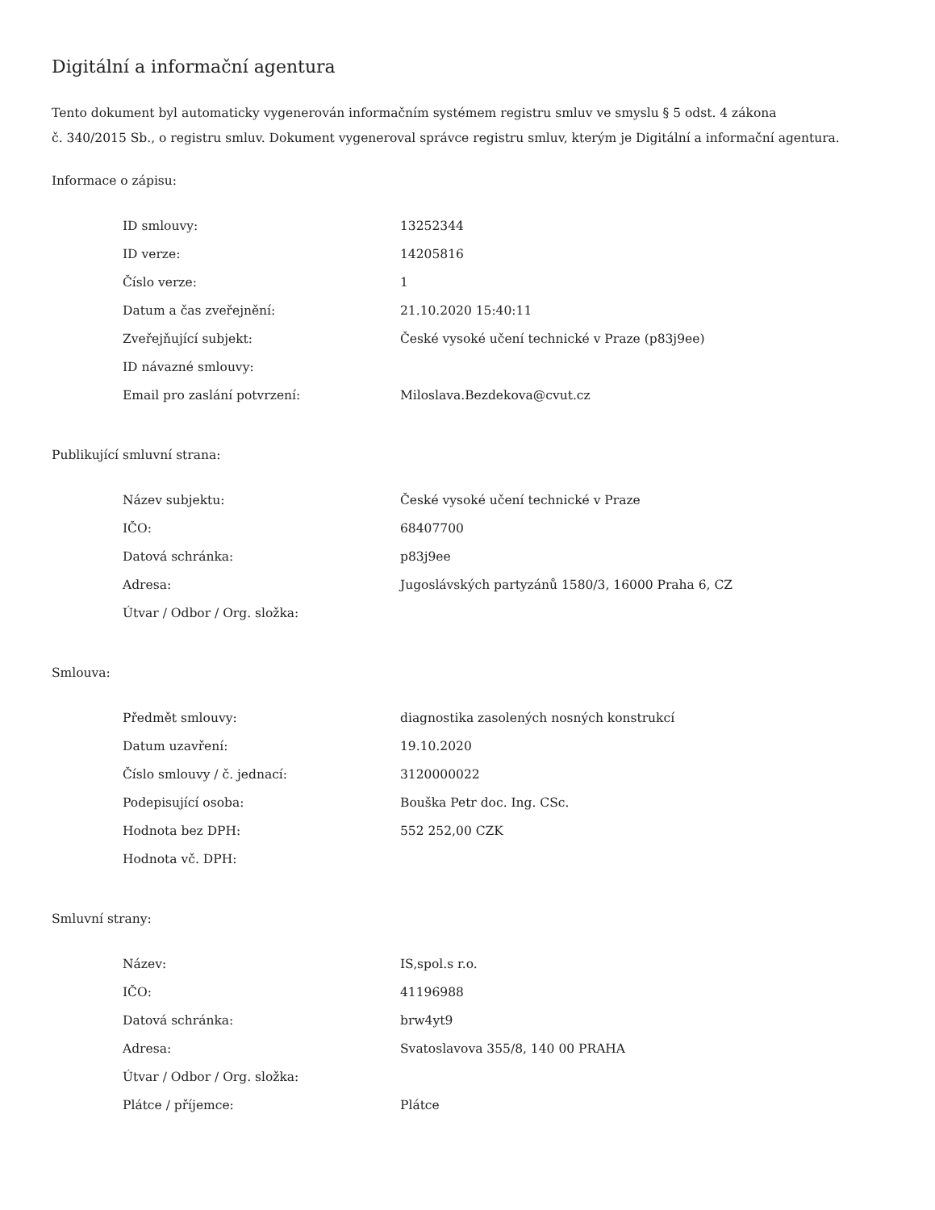Digitální a informační agentura
Tento dokument byl automaticky vygenerován informačním systémem registru smluv ve smyslu § 5 odst. 4 zákona
č. 340/2015 Sb., o registru smluv. Dokument vygeneroval správce registru smluv, kterým je Digitální a informační agentura.
Informace o zápisu:
| ID smlouvy: | 13252344 |
| ID verze: | 14205816 |
| Číslo verze: | 1 |
| Datum a čas zveřejnění: | 21.10.2020 15:40:11 |
| Zveřejňující subjekt: | České vysoké učení technické v Praze (p83j9ee) |
| ID návazné smlouvy: | |
| Email pro zaslání potvrzení: | Miloslava.Bezdekova@cvut.cz |
Publikující smluvní strana:
| Název subjektu: | České vysoké učení technické v Praze |
| IČO: | 68407700 |
| Datová schránka: | p83j9ee |
| Adresa: | Jugoslávských partyzánů 1580/3, 16000 Praha 6, CZ |
| Útvar / Odbor / Org. složka: | |
Smlouva:
| Předmět smlouvy: | diagnostika zasolených nosných konstrukcí |
| Datum uzavření: | 19.10.2020 |
| Číslo smlouvy / č. jednací: | 3120000022 |
| Podepisující osoba: | Bouška Petr doc. Ing. CSc. |
| Hodnota bez DPH: | 552 252,00 CZK |
| Hodnota vč. DPH: | |
Smluvní strany:
| Název: | IS,spol.s r.o. |
| IČO: | 41196988 |
| Datová schránka: | brw4yt9 |
| Adresa: | Svatoslavova 355/8, 140 00 PRAHA |
| Útvar / Odbor / Org. složka: | |
| Plátce / příjemce: | Plátce |